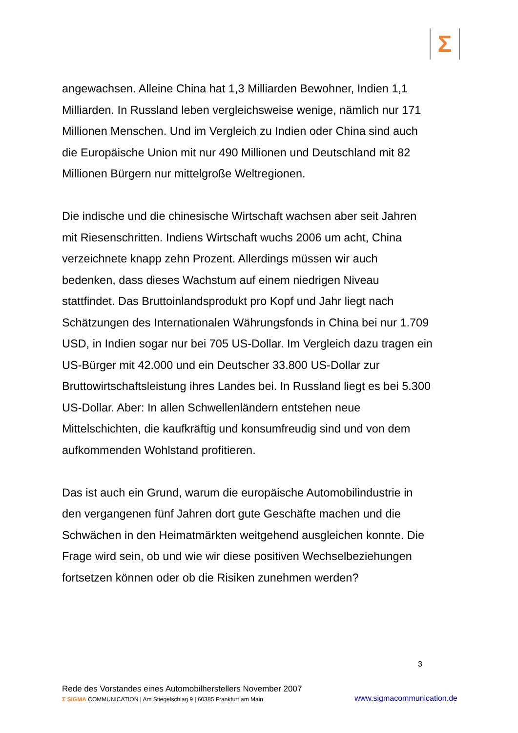Σ
angewachsen. Alleine China hat 1,3 Milliarden Bewohner, Indien 1,1 Milliarden. In Russland leben vergleichsweise wenige, nämlich nur 171 Millionen Menschen. Und im Vergleich zu Indien oder China sind auch die Europäische Union mit nur 490 Millionen und Deutschland mit 82 Millionen Bürgern nur mittelgroße Weltregionen.
Die indische und die chinesische Wirtschaft wachsen aber seit Jahren mit Riesenschritten. Indiens Wirtschaft wuchs 2006 um acht, China verzeichnete knapp zehn Prozent. Allerdings müssen wir auch bedenken, dass dieses Wachstum auf einem niedrigen Niveau stattfindet. Das Bruttoinlandsprodukt pro Kopf und Jahr liegt nach Schätzungen des Internationalen Währungsfonds in China bei nur 1.709 USD, in Indien sogar nur bei 705 US-Dollar. Im Vergleich dazu tragen ein US-Bürger mit 42.000 und ein Deutscher 33.800 US-Dollar zur Bruttowirtschaftsleistung ihres Landes bei. In Russland liegt es bei 5.300 US-Dollar. Aber: In allen Schwellenländern entstehen neue Mittelschichten, die kaufkräftig und konsumfreudig sind und von dem aufkommenden Wohlstand profitieren.
Das ist auch ein Grund, warum die europäische Automobilindustrie in den vergangenen fünf Jahren dort gute Geschäfte machen und die Schwächen in den Heimatmärkten weitgehend ausgleichen konnte. Die Frage wird sein, ob und wie wir diese positiven Wechselbeziehungen fortsetzen können oder ob die Risiken zunehmen werden?
3
Rede des Vorstandes eines Automobilherstellers November 2007
Σ SIGMA COMMUNICATION | Am Stiegelschlag 9 | 60385 Frankfurt am Main www.sigmacommunication.de